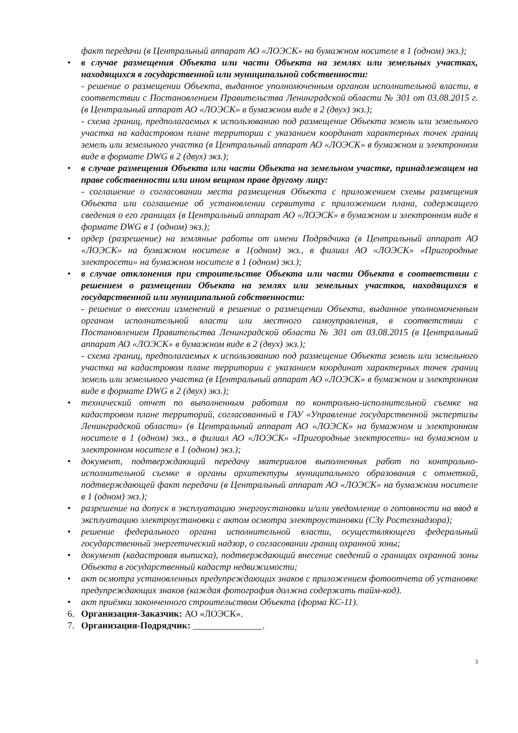факт передачи (в Центральный аппарат АО «ЛОЭСК» на бумажном носителе в 1 (одном) экз.);
• в случае размещения Объекта или части Объекта на землях или земельных участках, находящихся в государственной или муниципальной собственности:
- решение о размещении Объекта, выданное уполномоченным органом исполнительной власти, в соответствии с Постановлением Правительства Ленинградской области № 301 от 03.08.2015 г. (в Центральный аппарат АО «ЛОЭСК» в бумажном виде в 2 (двух) экз.);
- схема границ, предполагаемых к использованию под размещение Объекта земель или земельного участка на кадастровом плане территории с указанием координат характерных точек границ земель или земельного участка (в Центральный аппарат АО «ЛОЭСК» в бумажном и электронном виде в формате DWG в 2 (двух) экз.);
• в случае размещения Объекта или части Объекта на земельном участке, принадлежащем на праве собственности или ином вещном праве другому лицу:
- соглашение о согласовании места размещения Объекта с приложением схемы размещения Объекта или соглашение об установлении сервитута с приложением плана, содержащего сведения о его границах (в Центральный аппарат АО «ЛОЭСК» в бумажном и электронном виде в формате DWG в 1 (одном) экз.);
• ордер (разрешение) на земляные работы от имени Подрядчика (в Центральный аппарат АО «ЛОЭСК» на бумажном носителе в 1(одном) экз., в филиал АО «ЛОЭСК» «Пригородные электросети» на бумажном носителе в 1 (одном) экз.);
• в случае отклонения при строительстве Объекта или части Объекта в соответствии с решением о размещении Объекта на землях или земельных участков, находящихся в государственной или муниципальной собственности:
- решение о внесении изменений в решение о размещении Объекта, выданное уполномоченным органом исполнительной власти или местного самоуправления, в соответствии с Постановлением Правительства Ленинградской области № 301 от 03.08.2015 (в Центральный аппарат АО «ЛОЭСК» в бумажном виде в 2 (двух) экз.);
- схема границ, предполагаемых к использованию под размещение Объекта земель или земельного участка на кадастровом плане территории с указанием координат характерных точек границ земель или земельного участка (в Центральный аппарат АО «ЛОЭСК» в бумажном и электронном виде в формате DWG в 2 (двух) экз.);
• технический отчет по выполненным работам по контрольно-исполнительной съемке на кадастровом плане территорий, согласованный в ГАУ «Управление государственной экспертизы Ленинградской области» (в Центральный аппарат АО «ЛОЭСК» на бумажном и электронном носителе в 1 (одном) экз., в филиал АО «ЛОЭСК» «Пригородные электросети» на бумажном и электронном носителе в 1 (одном) экз.);
• документ, подтверждающий передачу материалов выполненных работ по контрольно-исполнительной съемке в органы архитектуры муниципального образования с отметкой, подтверждающей факт передачи (в Центральный аппарат АО «ЛОЭСК» на бумажном носителе в 1 (одном) экз.);
• разрешение на допуск в эксплуатацию энергоустановки и/или уведомление о готовности на ввод в эксплуатацию электроустановки с актом осмотра электроустановки (СЗу Ростехнадзора);
• решение федерального органа исполнительной власти, осуществляющего федеральный государственный энергетический надзор, о согласовании границ охранной зоны;
• документ (кадастровая выписка), подтверждающий внесение сведений о границах охранной зоны Объекта в государственный кадастр недвижимости;
• акт осмотра установленных предупреждающих знаков с приложением фотоотчета об установке предупреждающих знаков (каждая фотография должна содержать тайм-код).
• акт приёмки законченного строительством Объекта (форма КС-11).
6. Организация-Заказчик: АО «ЛОЭСК».
7. Организация-Подрядчик: _______________.
3